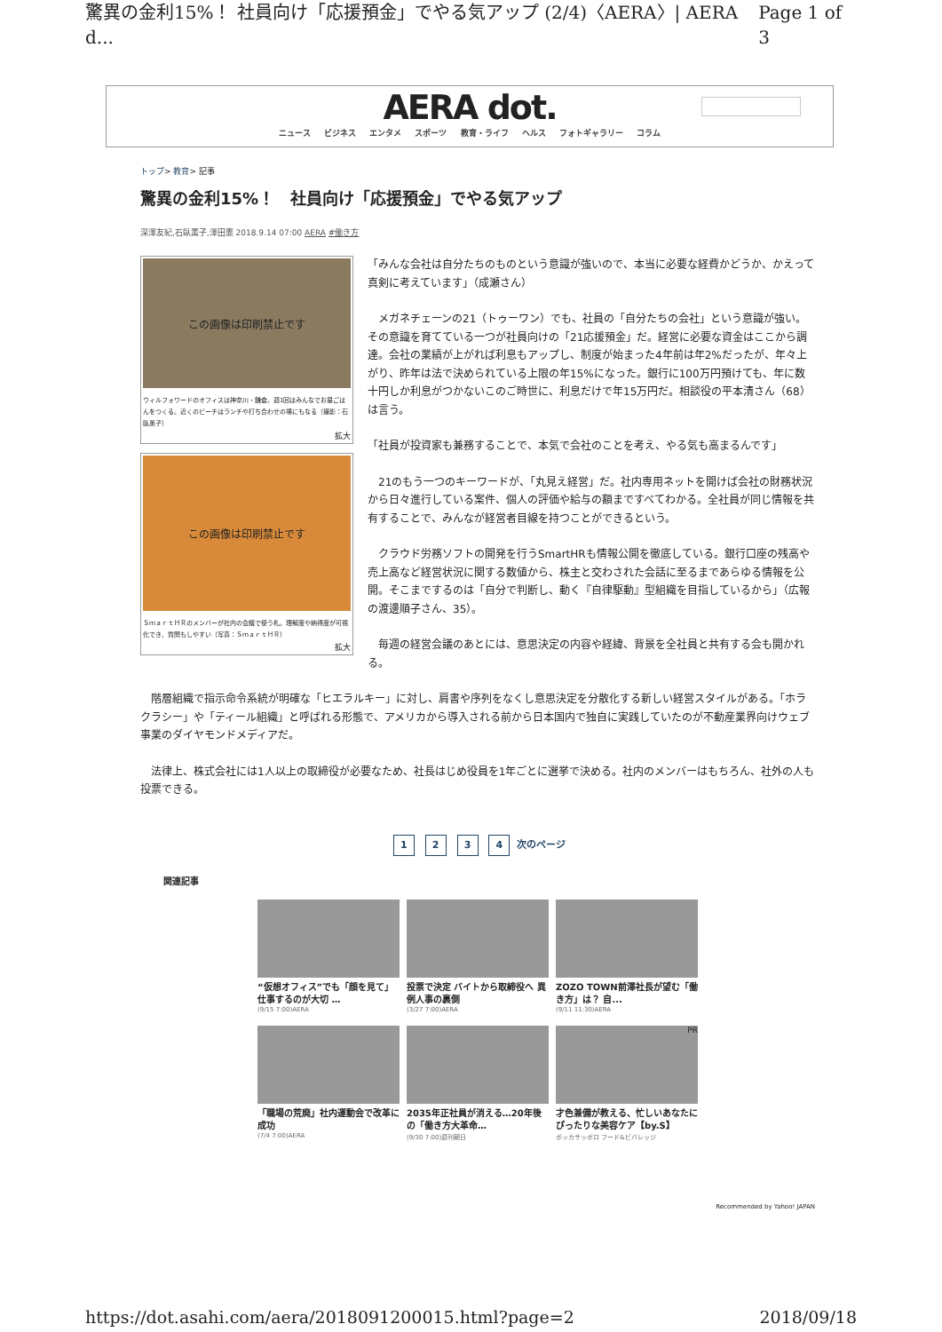驚異の金利15%！ 社員向け「応援預金」でやる気アップ (2/4)〈AERA〉| AERA d... Page 1 of 3
AERA dot.
ニュース ビジネス エンタメ スポーツ 教育・ライフ ヘルス フォトギャラリー コラム
トップ> 教育> 記事
驚異の金利15%！　社員向け「応援預金」でやる気アップ
深澤友紀,石臥薫子,澤田憲 2018.9.14 07:00 AERA #働き方
この画像は印刷禁止です
ウィルフォワードのオフィスは神奈川・鎌倉。週1回はみんなでお昼ごはんをつくる。近くのビーチはランチや打ち合わせの場にもなる（撮影：石臥薫子）
拡大
この画像は印刷禁止です
ＳｍａｒｔＨＲのメンバーが社内の会議で使う札。理解度や納得度が可視化でき、質問もしやすい（写真：ＳｍａｒｔＨＲ）
拡大
「みんな会社は自分たちのものという意識が強いので、本当に必要な経費かどうか、かえって真剣に考えています」（成瀬さん）
　メガネチェーンの21（トゥーワン）でも、社員の「自分たちの会社」という意識が強い。その意識を育てている一つが社員向けの「21応援預金」だ。経営に必要な資金はここから調達。会社の業績が上がれば利息もアップし、制度が始まった4年前は年2%だったが、年々上がり、昨年は法で決められている上限の年15%になった。銀行に100万円預けても、年に数十円しか利息がつかないこのご時世に、利息だけで年15万円だ。相談役の平本清さん（68）は言う。
「社員が投資家も兼務することで、本気で会社のことを考え、やる気も高まるんです」
　21のもう一つのキーワードが、「丸見え経営」だ。社内専用ネットを開けば会社の財務状況から日々進行している案件、個人の評価や給与の額まですべてわかる。全社員が同じ情報を共有することで、みんなが経営者目線を持つことができるという。
　クラウド労務ソフトの開発を行うSmartHRも情報公開を徹底している。銀行口座の残高や売上高など経営状況に関する数値から、株主と交わされた会話に至るまであらゆる情報を公開。そこまでするのは「自分で判断し、動く『自律駆動』型組織を目指しているから」（広報の渡邊順子さん、35）。
　毎週の経営会議のあとには、意思決定の内容や経緯、背景を全社員と共有する会も開かれる。
　階層組織で指示命令系統が明確な「ヒエラルキー」に対し、肩書や序列をなくし意思決定を分散化する新しい経営スタイルがある。「ホラクラシー」や「ティール組織」と呼ばれる形態で、アメリカから導入される前から日本国内で独自に実践していたのが不動産業界向けウェブ事業のダイヤモンドメディアだ。
　法律上、株式会社には1人以上の取締役が必要なため、社長はじめ役員を1年ごとに選挙で決める。社内のメンバーはもちろん、社外の人も投票できる。
1 2 3 4 次のページ
関連記事
“仮想オフィス”でも「顔を見て」仕事するのが大切 …
(9/15 7:00)AERA
投票で決定 バイトから取締役へ 異例人事の裏側
(3/27 7:00)AERA
ZOZO TOWN前澤社長が望む「働き方」は？ 自...
(9/11 11:30)AERA
「職場の荒廃」社内運動会で改革に成功
(7/4 7:00)AERA
2035年正社員が消える…20年後の「働き方大革命…
(9/30 7:00)週刊朝日
PR
才色兼備が教える、忙しいあなたにぴったりな美容ケア【by.S】
ポッカサッポロ フード&ビバレッジ
Recommended by Yahoo! JAPAN
https://dot.asahi.com/aera/2018091200015.html?page=2 2018/09/18